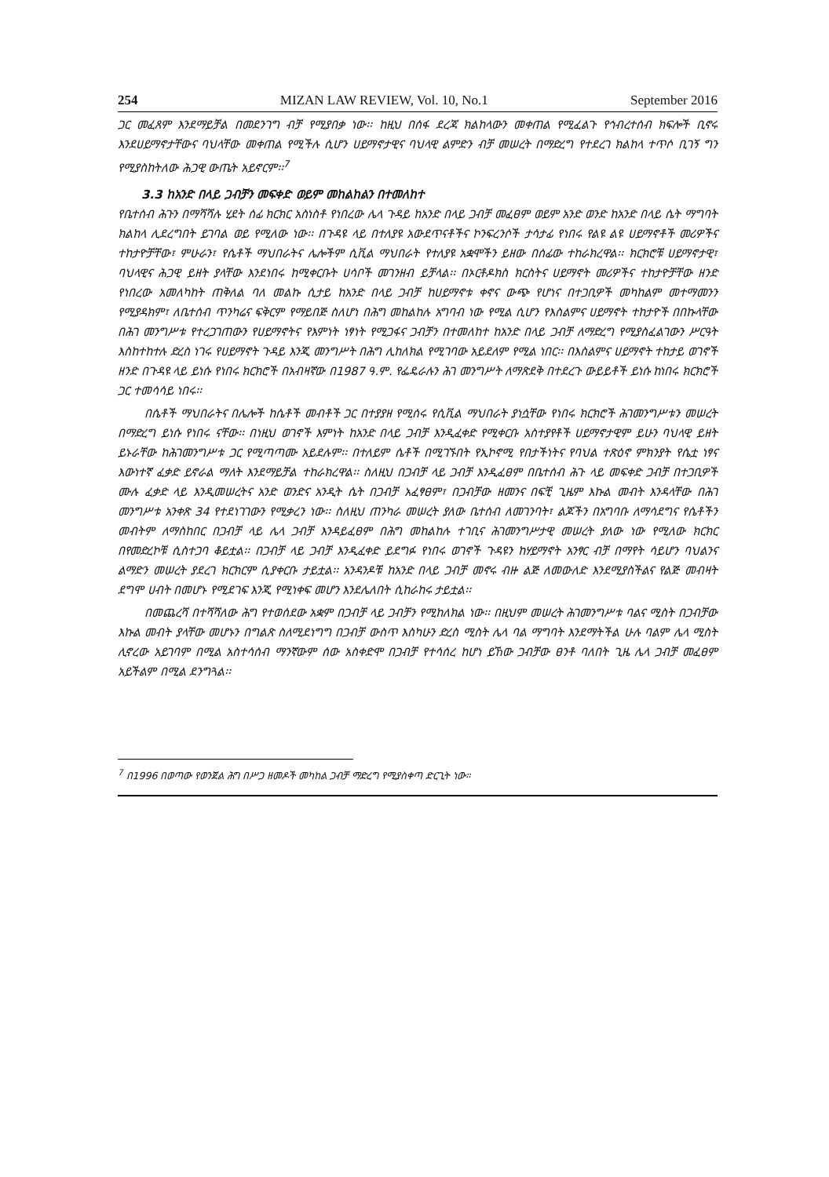254 MIZAN LAW REVIEW, Vol. 10, No.1 September 2016
ጋር መፈጸም እንደማይቻል በመደንገግ ብቻ የሚያበቃ ነው፡፡ ከዚህ በሰፋ ደረጃ ክልከላውን መቀጠል የሚፈልጉ የኅብረተሰብ ክፍሎች ቢኖሩ እንደሀይማኖታቸውና ባህላቸው መቀጠል የሚችሉ ሲሆን ሀይማኖታዊና ባህላዊ ልምድን ብቻ መሠረት በማድረግ የተደረገ ክልከላ ተጥሶ ቢገኝ ግን የሚያስከትለው ሕጋዊ ውጤት አይኖርም፡፡<sup>7</sup>
3.3 ከአንድ በላይ ጋብቻን መፍቀድ ወይም መከልከልን በተመለከተ
የቤተሰብ ሕጉን በማሻሻሉ ሂደት ሰፊ ክርክር አስነስቶ የነበረው ሌላ ጉዳይ ከአንድ በላይ ጋብቻ መፈፀም ወይም አንድ ወንድ ከአንድ በላይ ሴት ማግባት ክልከላ ሊደረግበት ይገባል ወይ የሚለው ነው፡፡ በጉዳዩ ላይ በተለያዩ አውደጥናቶችና ኮንፍረንሶች ታሳታፊ የነበሩ የልዩ ልዩ ሀይማኖቶች መሪዎችና ተከታዮቻቸው፣ ምሁራን፣ የሴቶች ማህበራትና ሌሎችም ሲቪል ማህበራት የተለያዩ አቋሞችን ይዘው በሰፊው ተከራክረዋል፡፡ ክርክሮቹ ሀይማኖታዊ፣ ባህላዊና ሕጋዊ ይዘት ያላቸው እንደነበሩ ከሚቀርቡት ሀሳቦች መገንዘብ ይቻላል፡፡ በኦርቶዶክስ ክርስትና ሀይማኖት መሪዎችና ተከታዮቻቸው ዘንድ የነበረው አመለካከት ጠቅለል ባለ መልኩ ሲታይ ከአንድ በላይ ጋብቻ ከሀይማኖቱ ቀኖና ውጭ የሆነና በተጋቢዎች መካከልም መተማመንን የሚያዳክም፣ ለቤተሰብ ጥንካሬና ፍቅርም የማይበጅ ስለሆነ በሕግ መከልከሉ አግባብ ነው የሚል ሲሆን የእስልምና ሀይማኖት ተከታዮች በበኩላቸው በሕገ መንግሥቱ የተረጋገጠውን የሀይማኖትና የእምነት ነፃነት የሚጋፋና ጋብቻን በተመለከተ ከአንድ በላይ ጋብቻ ለማድረግ የሚያስፈልገውን ሥርዓት እስከተከተሉ ድረስ ነገሩ የሀይማኖት ጉዳይ እንጂ መንግሥት በሕግ ሊከለክል የሚገባው አይደለም የሚል ነበር፡፡ በእስልምና ሀይማኖት ተከታይ ወገኖች ዘንድ በጉዳዩ ላይ ይነሱ የነበሩ ክርክሮች በአብዛኛው በ1987 ዓ.ም. የፌዴራሉን ሕገ መንግሥት ለማጽደቅ በተደረጉ ውይይቶች ይነሱ ከነበሩ ክርክሮች ጋር ተመሳሳይ ነበሩ፡፡
በሴቶች ማህበራትና በሌሎች ከሴቶች መብቶች ጋር በተያያዘ የሚሰሩ የሲቪል ማህበራት ያነሷቸው የነበሩ ክርክሮች ሕገመንግሥቱን መሠረት በማድረግ ይነሱ የነበሩ ናቸው፡፡ በነዚህ ወገኖች እምነት ከአንድ በላይ ጋብቻ እንዲፈቀድ የሚቀርቡ አስተያየቶች ሀይማኖታዊም ይሁን ባህላዊ ይዘት ይኑራቸው ከሕገመንግሥቱ ጋር የሚጣጣሙ አይደሉም፡፡ በተለይም ሴቶች በሚገኙበት የኢኮኖሚ የበታችነትና የባህል ተጽዕኖ ምክንያት የሴቷ ነፃና እውነተኛ ፈቃድ ይኖራል ማለት እንደማይቻል ተከራክረዋል፡፡ ስለዚህ በጋብቻ ላይ ጋብቻ እንዲፈፀም በቤተሰብ ሕጉ ላይ መፍቀድ ጋብቻ በተጋቢዎች ሙሉ ፈቃድ ላይ እንዲመሠረትና አንድ ወንድና አንዲት ሴት በጋብቻ አፈፃፀም፣ በጋብቻው ዘመንና በፍቺ ጊዜም እኩል መብት እንዳላቸው በሕገ መንግሥቱ አንቀጽ 34 የተደነገገውን የሚቃረን ነው፡፡ ስለዚህ ጠንካራ መሠረት ያለው ቤተሰብ ለመገንባት፣ ልጆችን በአግባቡ ለማሳደግና የሴቶችን መብትም ለማስከበር በጋብቻ ላይ ሌላ ጋብቻ እንዳይፈፀም በሕግ መከልከሉ ተገቢና ሕገመንግሥታዊ መሠረት ያለው ነው የሚለው ክርክር በየመድረኮቹ ሲስተጋባ ቆይቷል፡፡ በጋብቻ ላይ ጋብቻ እንዲፈቀድ ይደግፉ የነበሩ ወገኖች ጉዳዩን ከሃይማኖት አንፃር ብቻ በማየት ሳይሆን ባህልንና ልማድን መሠረት ያደረገ ክርክርም ሲያቀርቡ ታይቷል፡፡ አንዳንዶቹ ከአንድ በላይ ጋብቻ መኖሩ ብዙ ልጅ ለመውለድ እንደሚያስችልና የልጅ መብዛት ደግሞ ሀብት በመሆኑ የሚደገፍ እንጂ የሚነቀፍ መሆን እንደሌለበት ሲከራከሩ ታይቷል፡፡
በመጨረሻ በተሻሻለው ሕግ የተወሰደው አቋም በጋብቻ ላይ ጋብቻን የሚከለክል ነው፡፡ በዚህም መሠረት ሕገመንግሥቱ ባልና ሚስት በጋብቻው እኩል መብት ያላቸው መሆኑን በግልጽ ስለሚደነግግ በጋብቻ ውስጥ እስካሁን ድረስ ሚስት ሌላ ባል ማግባት እንደማትችል ሁሉ ባልም ሌላ ሚስት ሊኖረው አይገባም በሚል አስተሳሰብ ማንኛውም ሰው አስቀድሞ በጋብቻ የተሳሰረ ከሆነ ይኸው ጋብቻው ፀንቶ ባለበት ጊዜ ሌላ ጋብቻ መፈፀም አይችልም በሚል ደንግጓል፡፡
<sup>7</sup> በ1996 በወጣው የወንጀል ሕግ በሥጋ ዘመዶች መካከል ጋብቻ ማድረግ የሚያስቀጣ ድርጊት ነው፡፡